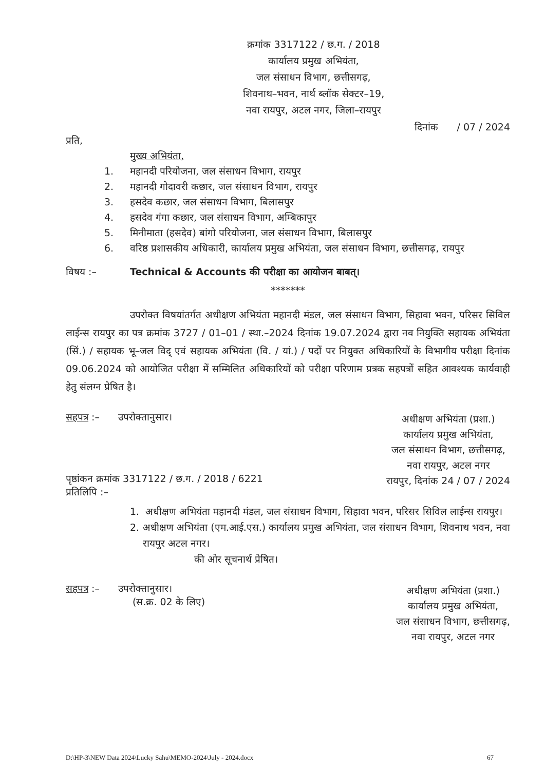क्रमांक 3317122 / छ.ग. / 2018
कार्यालय प्रमुख अभियंता,
जल संसाधन विभाग, छत्तीसगढ़,
शिवनाथ–भवन, नार्थ ब्लॉक सेक्टर–19,
नवा रायपुर, अटल नगर, जिला–रायपुर
दिनांक / 07 / 2024
प्रति,
मुख्य अभियंता,
1. महानदी परियोजना, जल संसाधन विभाग, रायपुर
2. महानदी गोदावरी कछार, जल संसाधन विभाग, रायपुर
3. हसदेव कछार, जल संसाधन विभाग, बिलासपुर
4. हसदेव गंगा कछार, जल संसाधन विभाग, अम्बिकापुर
5. मिनीमाता (हसदेव) बांगो परियोजना, जल संसाधन विभाग, बिलासपुर
6. वरिष्ठ प्रशासकीय अधिकारी, कार्यालय प्रमुख अभियंता, जल संसाधन विभाग, छत्तीसगढ़, रायपुर
विषय :– Technical & Accounts की परीक्षा का आयोजन बाबत्।
*******
उपरोक्त विषयांतर्गत अधीक्षण अभियंता महानदी मंडल, जल संसाधन विभाग, सिहावा भवन, परिसर सिविल लाईन्स रायपुर का पत्र क्रमांक 3727 / 01–01 / स्था.–2024 दिनांक 19.07.2024 द्वारा नव नियुक्ति सहायक अभियंता (सिं.) / सहायक भू–जल विद् एवं सहायक अभियंता (वि. / यां.) / पदों पर नियुक्त अधिकारियों के विभागीय परीक्षा दिनांक 09.06.2024 को आयोजित परीक्षा में सम्मिलित अधिकारियों को परीक्षा परिणाम प्रत्रक सहपत्रों सहित आवश्यक कार्यवाही हेतु संलग्न प्रेषित है।
सहपत्र :– उपरोक्तानुसार।
अधीक्षण अभियंता (प्रशा.)
कार्यालय प्रमुख अभियंता,
जल संसाधन विभाग, छत्तीसगढ़,
नवा रायपुर, अटल नगर
रायपुर, दिनांक 24 / 07 / 2024
पृष्ठांकन क्रमांक 3317122 / छ.ग. / 2018 / 6221
प्रतिलिपि :–
1. अधीक्षण अभियंता महानदी मंडल, जल संसाधन विभाग, सिहावा भवन, परिसर सिविल लाईन्स रायपुर।
2. अधीक्षण अभियंता (एम.आई.एस.) कार्यालय प्रमुख अभियंता, जल संसाधन विभाग, शिवनाथ भवन, नवा रायपुर अटल नगर।
की ओर सूचनार्थ प्रेषित।
सहपत्र :– उपरोक्तानुसार।
(स.क्र. 02 के लिए)
अधीक्षण अभियंता (प्रशा.)
कार्यालय प्रमुख अभियंता,
जल संसाधन विभाग, छत्तीसगढ़,
नवा रायपुर, अटल नगर
D:\HP-3\NEW Data 2024\Lucky Sahu\MEMO-2024\July - 2024.docx 67